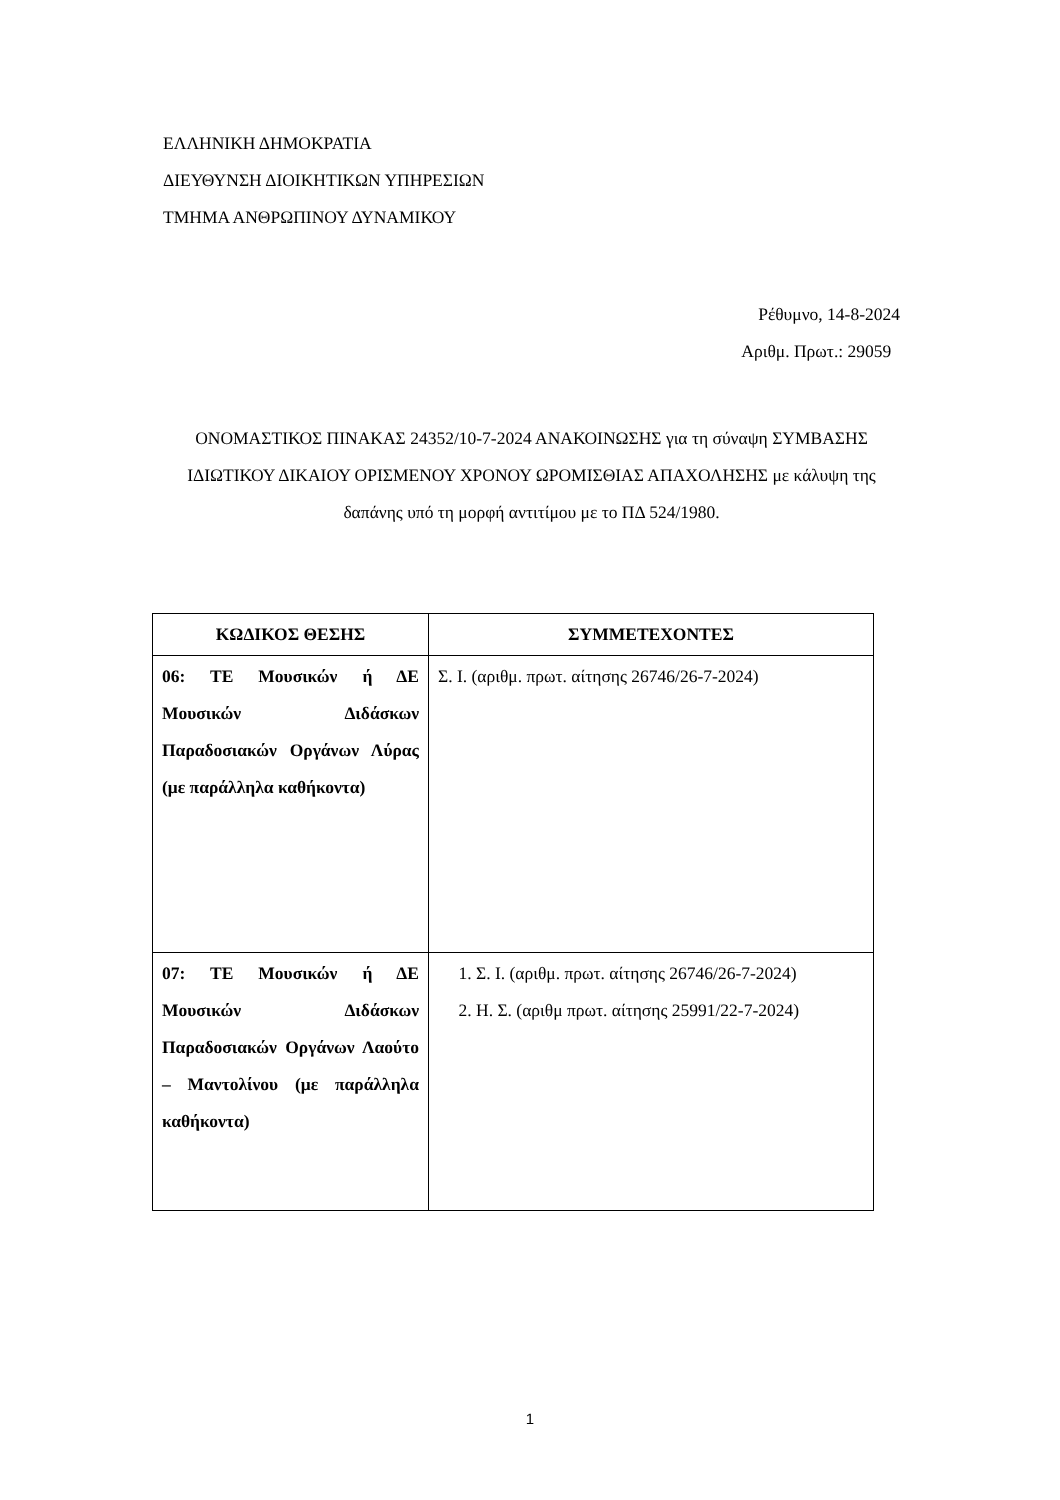ΕΛΛΗΝΙΚΗ ΔΗΜΟΚΡΑΤΙΑ
ΔΙΕΥΘΥΝΣΗ ΔΙΟΙΚΗΤΙΚΩΝ ΥΠΗΡΕΣΙΩΝ
ΤΜΗΜΑ ΑΝΘΡΩΠΙΝΟΥ ΔΥΝΑΜΙΚΟΥ
Ρέθυμνο, 14-8-2024
Αριθμ. Πρωτ.: 29059
ΟΝΟΜΑΣΤΙΚΟΣ ΠΙΝΑΚΑΣ 24352/10-7-2024 ΑΝΑΚΟΙΝΩΣΗΣ για τη σύναψη ΣΥΜΒΑΣΗΣ ΙΔΙΩΤΙΚΟΥ ΔΙΚΑΙΟΥ ΟΡΙΣΜΕΝΟΥ ΧΡΟΝΟΥ ΩΡΟΜΙΣΘΙΑΣ ΑΠΑΧΟΛΗΣΗΣ με κάλυψη της δαπάνης υπό τη μορφή αντιτίμου με το ΠΔ 524/1980.
| ΚΩΔΙΚΟΣ ΘΕΣΗΣ | ΣΥΜΜΕΤΕΧΟΝΤΕΣ |
| --- | --- |
| 06: ΤΕ Μουσικών ή ΔΕ Μουσικών Διδάσκων Παραδοσιακών Οργάνων Λύρας (με παράλληλα καθήκοντα) | Σ. Ι. (αριθμ. πρωτ. αίτησης 26746/26-7-2024) |
| 07: ΤΕ Μουσικών ή ΔΕ Μουσικών Διδάσκων Παραδοσιακών Οργάνων Λαούτο – Μαντολίνου (με παράλληλα καθήκοντα) | 1. Σ. Ι. (αριθμ. πρωτ. αίτησης 26746/26-7-2024) 2. Η. Σ. (αριθμ πρωτ. αίτησης 25991/22-7-2024) |
1